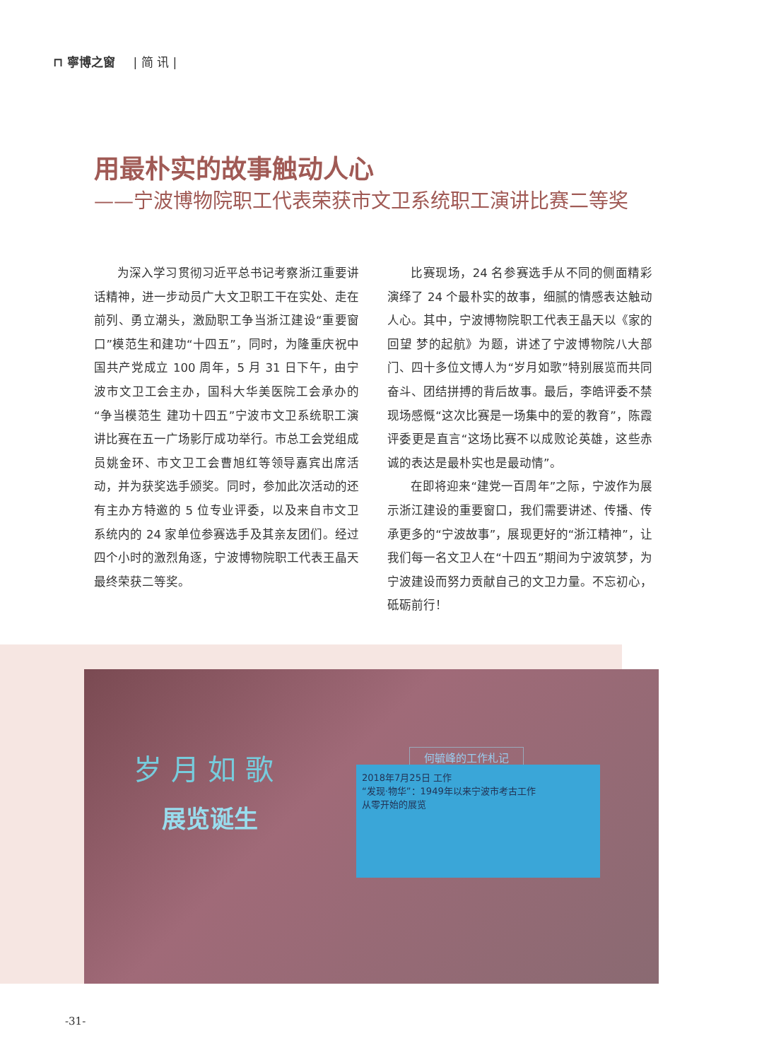⊓ 寧博之窗 | 简 讯 |
用最朴实的故事触动人心
——宁波博物院职工代表荣获市文卫系统职工演讲比赛二等奖
为深入学习贯彻习近平总书记考察浙江重要讲话精神，进一步动员广大文卫职工干在实处、走在前列、勇立潮头，激励职工争当浙江建设“重要窗口”模范生和建功“十四五”，同时，为隆重庆祝中国共产党成立 100 周年，5 月 31 日下午，由宁波市文卫工会主办，国科大华美医院工会承办的“争当模范生 建功十四五”宁波市文卫系统职工演讲比赛在五一广场影厅成功举行。市总工会党组成员姚金环、市文卫工会曹旭红等领导嘉宾出席活动，并为获奖选手颁奖。同时，参加此次活动的还有主办方特邀的 5 位专业评委，以及来自市文卫系统内的 24 家单位参赛选手及其亲友团们。经过四个小时的激烈角逐，宁波博物院职工代表王晶天最终荣获二等奖。
比赛现场，24 名参赛选手从不同的侧面精彩演绎了 24 个最朴实的故事，细腻的情感表达触动人心。其中，宁波博物院职工代表王晶天以《家的回望 梦的起航》为题，讲述了宁波博物院八大部门、四十多位文博人为“岁月如歌”特别展览而共同奋斗、团结拼搏的背后故事。最后，李皓评委不禁现场感慨“这次比赛是一场集中的爱的教育”，陈霞评委更是直言“这场比赛不以成败论英雄，这些赤诚的表达是最朴实也是最动情”。
在即将迎来“建党一百周年”之际，宁波作为展示浙江建设的重要窗口，我们需要讲述、传播、传承更多的“宁波故事”，展现更好的“浙江精神”，让我们每一名文卫人在“十四五”期间为宁波筑梦，为宁波建设而努力贡献自己的文卫力量。不忘初心，砥砺前行！
岁 月 如 歌
展览诞生
何毓峰的工作札记
2018年7月25日 工作
“发现·物华”：1949年以来宁波市考古工作
从零开始的展览
-31-